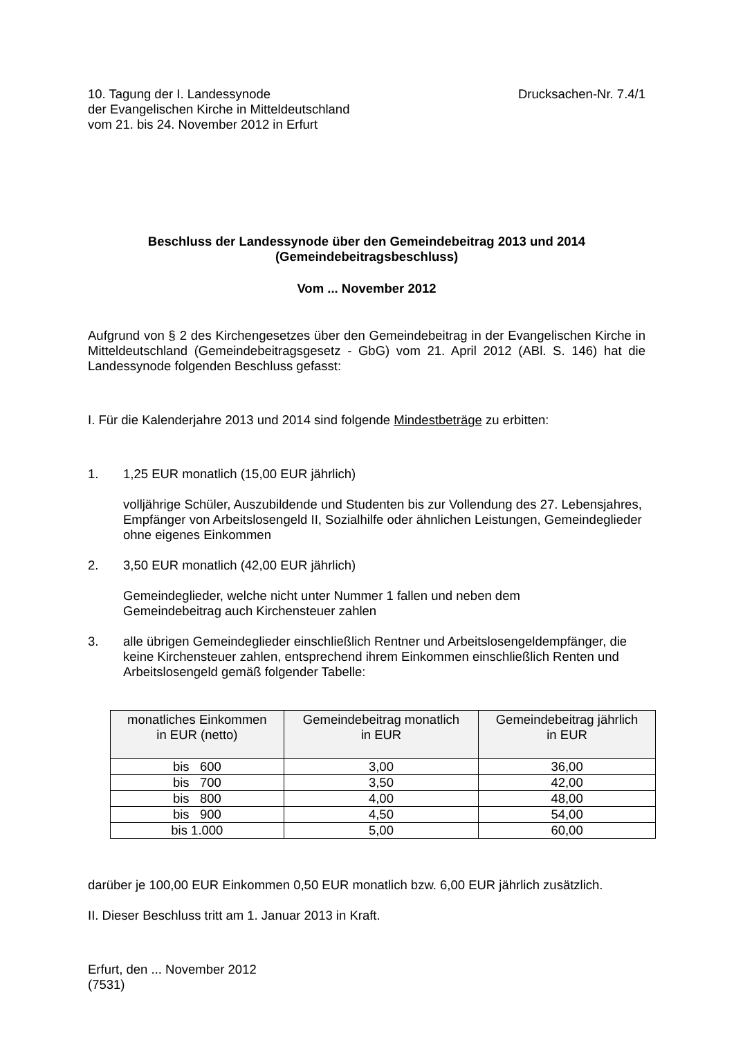10. Tagung der I. Landessynode
der Evangelischen Kirche in Mitteldeutschland
vom 21. bis 24. November 2012 in Erfurt
Drucksachen-Nr. 7.4/1
Beschluss der Landessynode über den Gemeindebeitrag 2013 und 2014
(Gemeindebeitragsbeschluss)
Vom ... November 2012
Aufgrund von § 2 des Kirchengesetzes über den Gemeindebeitrag in der Evangelischen Kirche in Mitteldeutschland (Gemeindebeitragsgesetz - GbG) vom 21. April 2012 (ABl. S. 146) hat die Landessynode folgenden Beschluss gefasst:
I. Für die Kalenderjahre 2013 und 2014 sind folgende Mindestbeträge zu erbitten:
1. 1,25 EUR monatlich (15,00 EUR jährlich)
volljährige Schüler, Auszubildende und Studenten bis zur Vollendung des 27. Lebensjahres, Empfänger von Arbeitslosengeld II, Sozialhilfe oder ähnlichen Leistungen, Gemeindeglieder ohne eigenes Einkommen
2. 3,50 EUR monatlich (42,00 EUR jährlich)
Gemeindeglieder, welche nicht unter Nummer 1 fallen und neben dem
Gemeindebeitrag auch Kirchensteuer zahlen
3. alle übrigen Gemeindeglieder einschließlich Rentner und Arbeitslosengeldempfänger, die keine Kirchensteuer zahlen, entsprechend ihrem Einkommen einschließlich Renten und Arbeitslosengeld gemäß folgender Tabelle:
| monatliches Einkommen in EUR (netto) | Gemeindebeitrag monatlich in EUR | Gemeindebeitrag jährlich in EUR |
| --- | --- | --- |
| bis 600 | 3,00 | 36,00 |
| bis 700 | 3,50 | 42,00 |
| bis 800 | 4,00 | 48,00 |
| bis 900 | 4,50 | 54,00 |
| bis 1.000 | 5,00 | 60,00 |
darüber je 100,00 EUR Einkommen 0,50 EUR monatlich bzw. 6,00 EUR jährlich zusätzlich.
II. Dieser Beschluss tritt am 1. Januar 2013 in Kraft.
Erfurt, den ... November 2012
(7531)